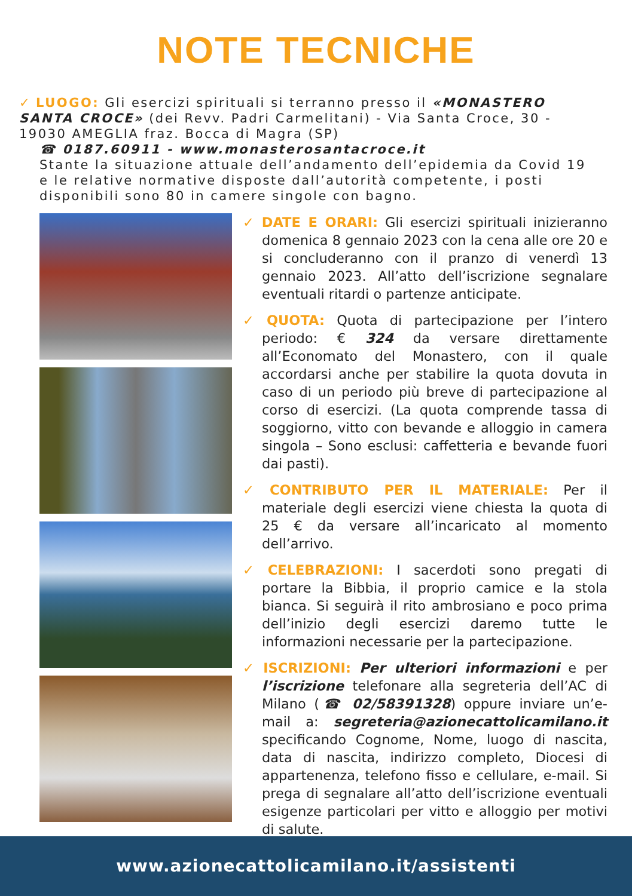NOTE TECNICHE
✓ LUOGO: Gli esercizi spirituali si terranno presso il «MONASTERO SANTA CROCE» (dei Revv. Padri Carmelitani) - Via Santa Croce, 30 - 19030 AMEGLIA fraz. Bocca di Magra (SP)
☎ 0187.60911 - www.monasterosantacroce.it
Stante la situazione attuale dell’andamento dell’epidemia da Covid 19 e le relative normative disposte dall’autorità competente, i posti disponibili sono 80 in camere singole con bagno.
✓ DATE E ORARI: Gli esercizi spirituali inizieranno domenica 8 gennaio 2023 con la cena alle ore 20 e si concluderanno con il pranzo di venerdì 13 gennaio 2023. All’atto dell’iscrizione segnalare eventuali ritardi o partenze anticipate.
✓ QUOTA: Quota di partecipazione per l’intero periodo: € 324 da versare direttamente all’Economato del Monastero, con il quale accordarsi anche per stabilire la quota dovuta in caso di un periodo più breve di partecipazione al corso di esercizi. (La quota comprende tassa di soggiorno, vitto con bevande e alloggio in camera singola – Sono esclusi: caffetteria e bevande fuori dai pasti).
✓ CONTRIBUTO PER IL MATERIALE: Per il materiale degli esercizi viene chiesta la quota di 25 € da versare all’incaricato al momento dell’arrivo.
✓ CELEBRAZIONI: I sacerdoti sono pregati di portare la Bibbia, il proprio camice e la stola bianca. Si seguirà il rito ambrosiano e poco prima dell’inizio degli esercizi daremo tutte le informazioni necessarie per la partecipazione.
✓ ISCRIZIONI: Per ulteriori informazioni e per l’iscrizione telefonare alla segreteria dell’AC di Milano (☎ 02/58391328) oppure inviare un’e-mail a: segreteria@azionecattolicamilano.it specificando Cognome, Nome, luogo di nascita, data di nascita, indirizzo completo, Diocesi di appartenenza, telefono fisso e cellulare, e-mail. Si prega di segnalare all’atto dell’iscrizione eventuali esigenze particolari per vitto e alloggio per motivi di salute.
www.azionecattolicamilano.it/assistenti